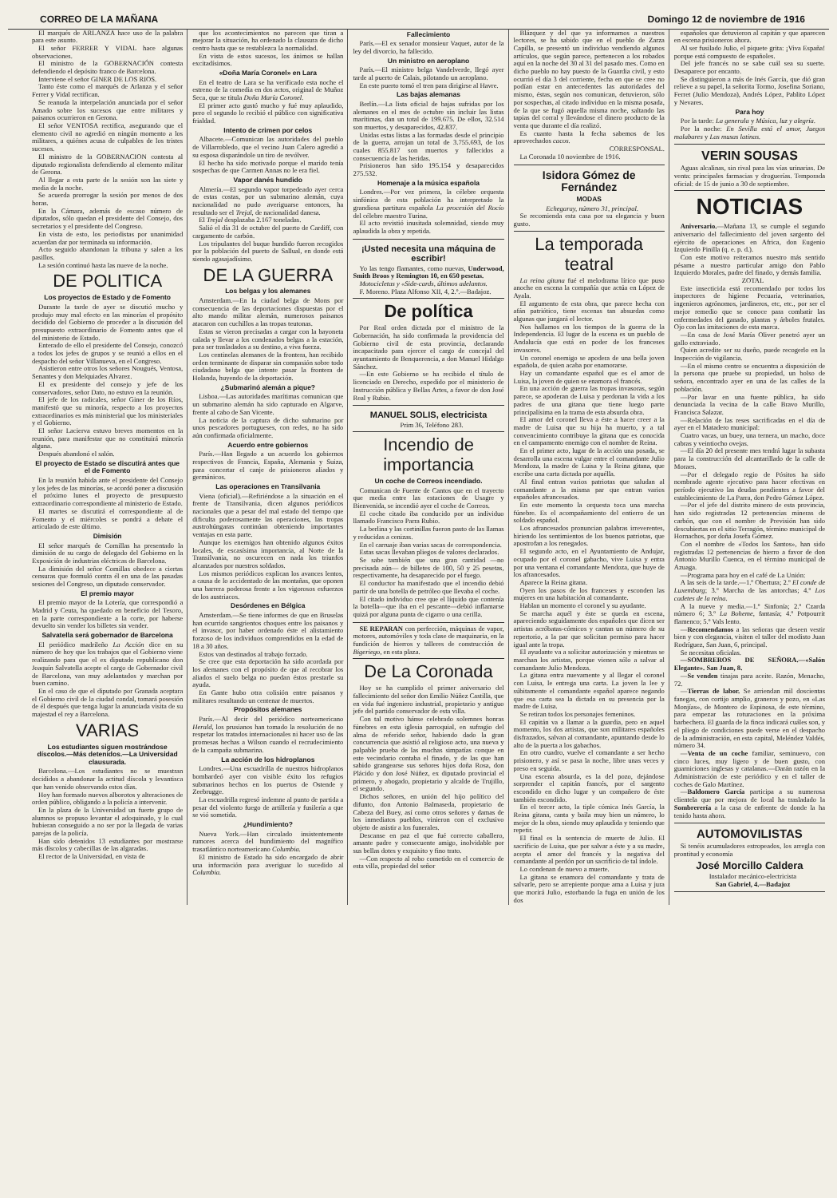CORREO DE LA MAÑANA Domingo 12 de noviembre de 1916
El marqués de ARLANZA hace uso de la palabra para este asunto.
El señor FERRER Y VIDAL hace algunas observaciones.
El ministro de la GOBERNACIÓN contesta defendiendo el depósito franco de Barcelona.
Interviene el señor GINER DE LOS RIOS.
Tanto éste como el marqués de Arlanza y el señor Ferrer y Vidal rectifican.
Se reanuda la interpelación anunciada por el señor Amado sobre los sucesos que entre militares y paisanos ocurrieron en Gerona.
El señor VENTOSA rectifica, asegurando que el elemento civil no agredió en ningún momento a los militares, a quiénes acusa de culpables de los tristes sucesos.
El ministro de la GOBERNACION contesta al diputado regionalista defendiendo al elemento militar de Gerona.
Al llegar a esta parte de la sesión son las siete y media de la noche.
Se acuerda prorrogar la sesión por menos de dos horas.
En la Cámara, además de escaso número de diputados, sólo quedan el presidente del Consejo, dos secretarios y el presidente del Congreso.
En vista de esto, los periodistas por unanimidad acuerdan dar por terminada su información.
Acto seguido abandonan la tribuna y salen a los pasillos.
La sesión continuó hasta las nueve de la noche.
DE POLITICA
Los proyectos de Estado y de Fomento
Durante la tarde de ayer se discutió mucho y produjo muy mal efecto en las minorías el propósito decidido del Gobierno de proceder a la discusión del presupuesto extraordinario de Fomento antes que el del ministerio de Estado.
Enterado de ello el presidente del Consejo, conozcó a todos los jefes de grupos y se reunió a ellos en el despacho del señor Villanueva, en el Congreso.
Asistieron entre otros los señores Nougués, Ventosa, Senantes y don Melquiades Alvarez.
El ex presidente del consejo y jefe de los conservadores, señor Dato, no estuvo en la reunión.
El jefe de los radicales, señor Giner de los Ríos, manifestó que su minoría, respecto a los proyectos extraordinarios es más ministerial que los ministeriales y el Gobierno.
El señor Lacierva estuvo breves momentos en la reunión, para manifestar que no constituirá minoría alguna.
Después abandonó el salón.
El proyecto de Estado se discutirá antes que el de Fomento
En la reunión habida ante el presidente del Consejo y los jefes de las minorías, se acordó poner a discusión el próximo lunes el proyecto de presupuesto extraordinario correspondiente al ministerio de Estado.
El martes se discutirá el correspondiente al de Fomento y el miércoles se pondrá a debate el articulado de este último.
Dimisión
El señor marqués de Comillas ha presentado la dimisión de su cargo de delegado del Gobierno en la Exposición de industrias eléctricas de Barcelona.
La dimisión del señor Comillas obedece a ciertas censuras que formuló contra él en una de las pasadas sesiones del Congreso, un diputado conservador.
El premio mayor
El premio mayor de la Lotería, que correspondió a Madrid y Ceuta, ha quedado en beneficio del Tesoro, en la parte correspondiente a la corte, por haberse devuelto sin vender los billetes sin vender.
Salvatella será gobernador de Barcelona
El periódico madrileño La Acción dice en su número de hoy que los trabajos que el Gobierno viene realizando para que el ex diputado republicano don Joaquín Salvatella acepte el cargo de Gobernador civil de Barcelona, van muy adelantados y marchan por buen camino.
En el caso de que el diputado por Granada aceptara el Gobierno civil de la ciudad condal, tomará posesión de él después que tenga lugar la anunciada visita de su majestad el rey a Barcelona.
VARIAS
Los estudiantes siguen mostrándose díscolos.—Más detenidos.—La Universidad clausurada.
Barcelona.—Los estudiantes no se muestran decididos a abandonar la actitud díscola y levantisca que han venido observando estos días.
Hoy han formado nuevos alborotos y alteraciones de orden público, obligando a la policía a intervenir.
En la plaza de la Universidad un fuerte grupo de alumnos se propuso levantar el adoquinado, y lo cual hubieran conseguido a no ser por la llegada de varias parejas de la policía.
Han sido detenidos 13 estudiantes por mostrarse más díscolos y cabecillas de las algaradas.
El rector de la Universidad, en vista de
que los acontecimientos no parecen que tiran a mejorar la situación, ha ordenado la clausura de dicho centro hasta que se restablezca la normalidad.
En vista de estos sucesos, los ánimos se hallan excitadísimos.
«Doña María Coronel» en Lara
En el teatro de Lara se ha verificado esta noche el estreno de la comedia en dos actos, original de Muñoz Seca, que se titula Doña María Coronel.
El primer acto gustó mucho y fué muy aplaudido, pero el segundo lo recibió el público con significativa frialdad.
Intento de crimen por celos
Albacete.—Comunican las autoridades del pueblo de Villarrobledo, que el vecino Juan Calero agredió a su esposa disparándole un tiro de revólver.
El hecho ha sido motivado porque el marido tenía sospechas de que Carmen Annas no le era fiel.
Vapor danés hundido
Almería.—El segundo vapor torpedeado ayer cerca de estas costas, por un submarino alemán, cuya nacionalidad no pudo averiguarse entonces, ha resultado ser el Trejal, de nacionalidad danesa.
El Trejal desplazaba 2.167 toneladas.
Salió el día 31 de octubre del puerto de Cardiff, con cargamento de carbón.
Los tripulantes del buque hundido fueron recogidos por la población del puerto de Sallual, en donde está siendo agasajadísimo.
DE LA GUERRA
Los belgas y los alemanes
Amsterdam.—En la ciudad belga de Mons por consecuencia de las deportaciones dispuestas por el alto mando militar alemán, numerosos paisanos atacaron con cuchillos a las tropas teutonas.
Estas se vieron precisadas a cargar con la bayoneta calada y llevar a los condenados belgas a la estación, para ser trasladados a su destino, a viva fuerza.
Los centinelas alemanes de la frontera, han recibido orden terminante de disparar sin compasión sobre todo ciudadano belga que intente pasar la frontera de Holanda, huyendo de la deportación.
¿Submarinó alemán a pique?
Lisboa.—Las autoridades marítimas comunican que un submarino alemán ha sido capturado en Algarve, frente al cabo de San Vicente.
La noticia de la captura de dicho submarino por unos pescadores portugueses, con redes, no ha sido aún confirmada oficialmente.
Acuerdo entre gobiernos
París.—Han llegado a un acuerdo los gobiernos respectivos de Francia, España, Alemania y Suiza, para concertar el canje de prisioneros aliados y germánicos.
Las operaciones en Transilvania
Viena (oficial).—Refiriéndose a la situación en el frente de Transilvania, dicen algunos periódicos nacionales que a pesar del mal estado del tiempo que dificulta poderosamente las operaciones, las tropas austrohúngaras continúan obteniendo importantes ventajas en esta parte.
Aunque los enemigos han obtenido algunos éxitos locales, de escasísima importancia, al Norte de la Transilvania, no oscurecen en nada los triunfos alcanzados por nuestros soldados.
Los mismos periódicos explican los avances lentos, a causa de lo accidentado de las montañas, que oponen una barrera poderosa frente a los vigorosos esfuerzos de los austriacos.
Desórdenes en Bélgica
Amsterdam.—Se tiene informes de que en Bruselas han ocurrido sangrientos choques entre los paisanos y el invasor, por haber ordenado éste el alistamiento forzoso de los individuos comprendidos en la edad de 18 a 30 años.
Estos van destinados al trabajo forzado.
Se cree que esta deportación ha sido acordada por los alemanes con el propósito de que al recobrar los aliados el suelo belga no puedan éstos prestarle su ayuda.
En Gante hubo otra colisión entre paisanos y militares resultando un centenar de muertos.
Propósitos alemanes
París.—Al decir del periódico norteamericano Herald, los prusianos han tomado la resolución de no respetar los tratados internacionales ni hacer uso de las promesas hechas a Wilson cuando el recrudecimiento de la campaña submarina.
La acción de los hidroplanos
Londres.—Una escuadrilla de nuestros hidroplanos bombardeó ayer con visible éxito los refugios submarinos hechos en los puertos de Ostende y Zeebrugge.
La escuadrilla regresó indemne al punto de partida a pesar del violento fuego de artillería y fusilería a que se vió sometida.
¿Hundimiento?
Nueva York.—Han circulado insistentemente rumores acerca del hundimiento del magnífico trasatlántico norteamericano Columbia.
El ministro de Estado ha sido encargado de abrir una información para averiguar lo sucedido al Columbia.
Fallecimiento
París.—El ex senador monsieur Vaquet, autor de la ley del divorcio, ha fallecido.
Un ministro en aeroplano
París.—El ministro belga Vandelverde, llegó ayer tarde al puerto de Calais, pilotando un aeroplano.
En este puerto tomó el tren para dirigirse al Havre.
Las bajas alemanas
Berlín.—La lista oficial de bajas sufridas por los alemanes en el mes de octubre sin incluir las listas marítimas, dan un total de 199.675. De ellos, 32.514 son muertos, y desaparecidos, 42.837.
Unidas estas listas a las formadas desde el principio de la guerra, arrojan un total de 3.755.693, de los cuales 855.817 son muertos y fallecidos a consecuencia de las heridas.
Prisioneros han sido 195.154 y desaparecidos 275.532.
Homenaje a la música española
Londres.—Por vez primera, la célebre orquesta sinfónica de esta población ha interpretado la grandiosa partitura española La procesión del Rocío del célebre maestro Turina.
El acto revistió inusitada solemnidad, siendo muy aplaudida la obra y repetida.
¡Usted necesita una máquina de escribir!
Yo las tengo flamantes, como nuevas, Underwood, Smith Broos y Remington 10, en 650 pesetas.
Motocicletas y «Side-cards, últimos adelantos.
F. Moreno. Plaza Alfonso XII, 4, 2.º.—Badajoz.
De política
Por Real orden dictada por el ministro de la Gobernación, ha sido confirmada la providencia del Gobierno civil de esta provincia, declarando incapacitado para ejercer el cargo de concejal del ayuntamiento de Benquerencia, a don Manuel Hidalgo Sánchez.
—En este Gobierno se ha recibido el título de licenciado en Derecho, expedido por el ministerio de Instrucción pública y Bellas Artes, a favor de don José Real y Rubio.
MANUEL SOLIS, electricista
Prim 36, Teléfono 283.
Incendio de importancia
Un coche de Correos incendiado.
Comunican de Fuente de Cantos que en el trayecto que media entre las estaciones de Usagre y Bienvenida, se incendió ayer el coche de Correos.
El coche citado iba conducido por un individuo llamado Francisco Parra Rubio.
La berlina y las cortinillas fueron pasto de las llamas y reducidas a cenizas.
En el carruaje iban varias sacas de correspondencia.
Estas sacas llevaban pliegos de valores declarados.
Se sabe también que una gran cantidad —no precisada aún— de billetes de 100, 50 y 25 pesetas, respectivamente, ha desaparecido por el fuego.
El conductor ha manifestado que el incendio debió partir de una botella de petróleo que llevaba el coche.
El citado individuo cree que el líquido que contenía la botella—que iba en el pescante—debió inflamarse quizá por alguna punta de cigarro o una cerilla.
SE REPARAN con perfección, máquinas de vapor, motores, automóviles y toda clase de maquinaria, en la fundición de hierros y talleres de construcción de Bigeriego, en esta plaza.
De La Coronada
Hoy se ha cumplido el primer aniversario del fallecimiento del señor don Emilio Núñez Castilla, que en vida fué ingeniero industrial, propietario y antiguo jefe del partido conservador de esta villa.
Con tal motivo hánse celebrado solemnes honras fúnebres en esta iglesia parroquial, en sufragio del alma de referido señor, habiendo dado la gran concurrencia que asistió al religioso acto, una nueva y palpable prueba de las muchas simpatías conque en este vecindario contaba el finado, y de las que han sabido grangearse sus señores hijos doña Rosa, don Plácido y don José Núñez, ex diputado provincial el primero, y abogado, propietario y alcalde de Trujillo, el segundo.
Dichos señores, en unión del hijo político del difunto, don Antonio Balmaseda, propietario de Cabeza del Buey, así como otros señores y damas de los inmediatos pueblos, vinieron con el exclusivo objeto de asistir a los funerales.
Descanse en paz el que fué correcto caballero, amante padre y consecuente amigo, inolvidable por sus bellas dotes y exquisito y fino trato.
—Con respecto al robo cometido en el comercio de esta villa, propiedad del señor
Blázquez y del que ya informamos a nuestros lectores, se ha sabido que en el pueblo de Zarza Capilla, se presentó un individuo vendiendo algunos artículos, que según parece, pertenecen a los robados aquí en la noche del 30 al 31 del pasado mes. Como en dicho pueblo no hay puesto de la Guardia civil, y esto ocurrió el día 3 del corriente, fecha en que se cree no podían estar en antecedentes las autoridades del mismo, éstas, según nos comunican, detuvieron, sólo por sospechas, al citado individuo en la misma posada, de la que se fugó aquella misma noche, saltando las tapias del corral y llevándose el dinero producto de la venta que durante el día realizó.
Es cuanto hasta la fecha sabemos de los aprovechados cacos.
CORRESPONSAL.
La Coronada 10 noviembre de 1916.
Isidora Gómez de Fernández
MODAS
Echegaray, número 31, principal.
Se recomienda esta casa por su elegancia y buen gusto.
La temporada teatral
La reina gitana fué el melodrama lírico que puso anoche en escena la compañía que actúa en López de Ayala.
El argumento de esta obra, que parece hecha con afán patriótico, tiene escenas tan absurdas como algunas que juzgará el lector.
Nos hallamos en los tiempos de la guerra de la Independencia. El lugar de la escena es un pueblo de Andalucía que está en poder de los franceses invasores.
Un coronel enemigo se apodera de una bella joven española, de quien acaba por enamorarse.
Hay un comandante español que es el amor de Luisa, la joven de quien se enamora el francés.
En una acción de guerra las tropas invasoras, según parece, se apoderan de Luisa y perdonan la vida a los padres de una gitana que tiene luego parte principalísima en la trama de esta absurda obra.
El amor del coronel lleva a éste a hacer creer a la madre de Luisa que su hija ha muerto, y a tal convencimiento contribuye la gitana que es conocida en el campamento enemigo con el nombre de Reina.
En el primer acto, lugar de la acción una posada, se desarrolla una escena vulgar entre el comandante Julio Mendoza, la madre de Luisa y la Reina gitana, que escribe una carta dictada por aquélla.
Al final entran varios patriotas que saludan al comandante a la misma par que entran varios españoles afrancesados.
En este momento la orquesta toca una marcha fúnebre. Es el acompañamiento del entierro de un soldado español.
Los afrancesados pronuncian palabras irreverentes, hiriendo los sentimientos de los buenos patriotas, que apostrofan a los renegados.
El segundo acto, en el Ayuntamiento de Andujar, ocupado por el coronel gabacho, vive Luisa y entra por una ventana el comandante Mendoza, que huye de los afrancesados.
Aparece la Reina gitana.
Oyen los pasos de los franceses y esconden las mujeres en una habitación al comandante.
Hablan un momento el coronel y su ayudante.
Se marcha aquél y éste se queda en escena, apareciendo seguidamente dos españoles que dicen ser artistas acróbatas-cómicos y cantan un número de su repertorio, a la par que solicitan permiso para hacer igual ante la tropa.
El ayudante va a solicitar autorización y mientras se marchan los artistas, porque vienen sólo a salvar al comandante Julio Mendoza.
La gitana entra nuevamente y al llegar el coronel con Luisa, le entrega una carta. La joven la lee y súbitamente el comandante español aparece negando que esa carta sea la dictada en su presencia por la madre de Luisa.
Se retiran todos los personajes femeninos.
El capitán va a llamar a la guardia, pero en aquel momento, los dos artistas, que son militares españoles disfrazados, salvan al comandante, apuntando desde lo alto de la puerta a los gabachos.
En otro cuadro, vuelve el comandante a ser hecho prisionero, y así se pasa la noche, libre unas veces y preso en seguida.
Una escena absurda, es la del pozo, dejándose sorprender el capitán francés, por el sargento escondido en dicho lugar y un compañero de éste también escondido.
En el tercer acto, la tiple cómica Inés García, la Reina gitana, canta y baila muy bien un número, lo mejor de la obra, siendo muy aplaudida y teniendo que repetir.
El final es la sentencia de muerte de Julio. El sacrificio de Luisa, que por salvar a éste y a su madre, acepta el amor del francés y la negativa del comandante al perdón por un sacrificio de tal índole.
Lo condenan de nuevo a muerte.
La gitana se enamora del comandante y trata de salvarle, pero se arrepiente porque ama a Luisa y jura que morirá Julio, estorbando la fuga en unión de los dos
españoles que detuvieron al capitán y que aparecen en escena prisioneros ahora.
Al ser fusilado Julio, el piquete grita: ¡Viva España! porque está compuesto de españoles.
Del jefe francés no se sabe cuál sea su suerte. Desaparece por encanto.
Se distinguieron a más de Inés García, que dió gran relieve a su papel, la señorita Tormo, Josefina Soriano, Ferret (Julio Mendoza), Andrés López, Pablito López y Nevares.
Para hoy
Por la tarde: La generala y Música, luz y alegría.
Por la noche: En Sevilla está el amor, Juegos malabares y Las musas latinas.
VERIN SOUSAS
Aguas alcalinas, sin rival para las vías urinarias. De venta: principales farmacias y droguerías. Temporada oficial: de 15 de junio a 30 de septiembre.
NOTICIAS
Aniversario.—Mañana 13, se cumple el segundo aniversario del fallecimiento del joven sargento del ejército de operaciones en Africa, don Eugenio Izquierdo Pinilla (q. e. p. d.).
Con este motivo reiteramos nuestro más sentido pésame a nuestro particular amigo don Pablo Izquierdo Morales, padre del finado, y demás familia.
ZOTAL
Este insecticida está recomendado por todos los inspectores de higiene Pecuaria, veterinarios, ingenieros agrónomos, jardineros, etc, etc., por ser el mejor remedio que se conoce para combatir las enfermedades del ganado, plantas y árboles frutales. Ojo con las imitaciones de esta marca.
—En casa de José María Oliver penetró ayer un gallo extraviado.
Quien acredite ser su dueño, puede recogerlo en la Inspección de vigilancia.
—En el mismo centro se encuentra a disposición de la persona que pruebe su propiedad, un bolso de señora, encontrado ayer en una de las calles de la población.
—Por lavar en una fuente pública, ha sido denunciada la vecina de la calle Bravo Murillo, Francisca Salazar.
—Relación de las reses sacrificadas en el día de ayer en el Matadero municipal:
Cuatro vacas, un buey, una ternera, un macho, doce cabras y veintiocho ovejas.
—El día 20 del presente mes tendrá lugar la subasta para la construcción del alcantarillado de la calle de Moraes.
—Por el delegado regio de Pósitos ha sido nombrado agente ejecutivo para hacer efectivas en período ejecutivo las deudas pendientes a favor del establecimiento de La Parra, don Pedro Gómez López.
—Por el jefe del distrito minero de esta provincia, han sido registradas 12 pertenencias mineras de carbón, que con el nombre de Previsión han sido descubiertas en el sitio Terragón, término municipal de Hornachos, por doña Josefa Gómez.
Con el nombre de «Todos los Santos», han sido registradas 12 pertenencias de hierro a favor de don Antonio Murillo Cuenca, en el término municipal de Azuaga.
—Programa para hoy en el café de La Unión:
A las seis de la tarde.—1.º Obertura; 2.º El conde de Luxemburg; 3.º Marcha de las antorchas; 4.º Los cadetes de la reina.
A la nueve y media.—1.º Sinfonía; 2.º Czarda número 6; 3.º La Boheme, fantasía; 4.º Potpourrit flamenco; 5.º Vals lento.
—Recomendamos a las señoras que deseen vestir bien y con elegancia, visiten el taller del modisto Juan Rodríguez, San Juan, 6, principal.
Se necesitan oficialas.
—SOMBREROS DE SEÑORA.—«Salón Elegante». San Juan, 8.
—Se venden tinajas para aceite. Razón, Menacho, 72.
—Tierras de labor. Se arriendan mil doscientas fanegas, con cortijo amplio, graneros y pozo, en «Las Monjías», de Montero de Espinosa, de este término, para empezar las roturaciones en la próxima barbechera. El guarda de la finca indicará cuáles son, y el pliego de condiciones puede verse en el despacho de la administración, en esta capital, Meléndez Valdés, número 34.
—Venta de un coche familiar, seminuevo, con cinco luces, muy ligero y de buen gusto, con guarniciones inglesas y catalanas.—Darán razón en la Administración de este periódico y en el taller de coches de Galo Martínez.
—Baldomero García participa a su numerosa clientela que por mejora de local ha trasladado la Sombrerería a la casa de enfrente de donde la ha tenido hasta ahora.
AUTOMOVILISTAS
Si tenéis acumuladores estropeados, los arregla con prontitud y economía
José Morcillo Caldera
Instalador mecánico-electricista
San Gabriel, 4.—Badajoz